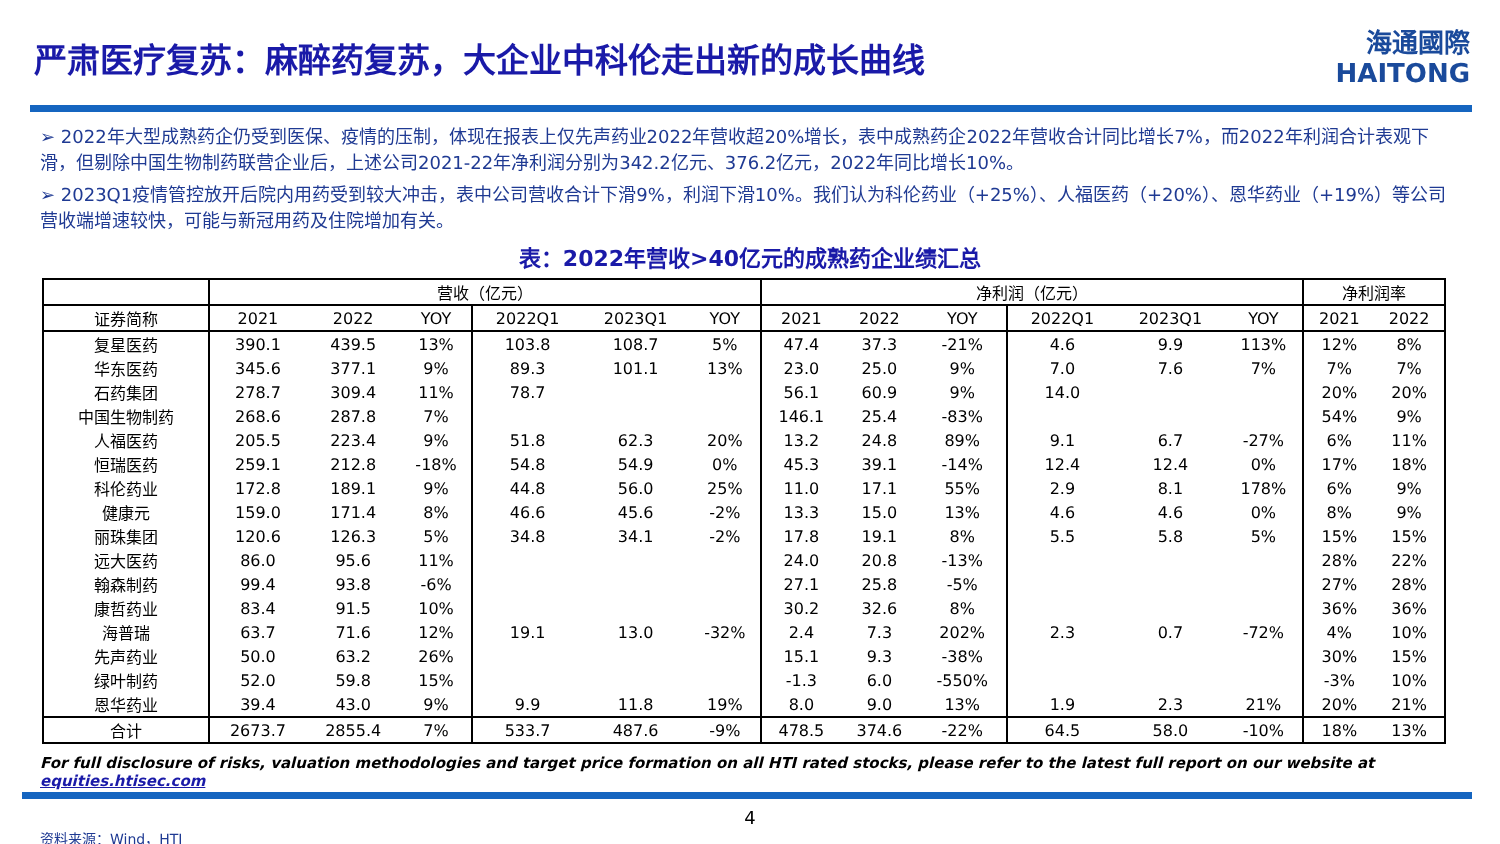严肃医疗复苏：麻醉药复苏，大企业中科伦走出新的成长曲线
海通國際
HAITONG
➢ 2022年大型成熟药企仍受到医保、疫情的压制，体现在报表上仅先声药业2022年营收超20%增长，表中成熟药企2022年营收合计同比增长7%，而2022年利润合计表观下滑，但剔除中国生物制药联营企业后，上述公司2021-22年净利润分别为342.2亿元、376.2亿元，2022年同比增长10%。
➢ 2023Q1疫情管控放开后院内用药受到较大冲击，表中公司营收合计下滑9%，利润下滑10%。我们认为科伦药业（+25%）、人福医药（+20%）、恩华药业（+19%）等公司营收端增速较快，可能与新冠用药及住院增加有关。
表：2022年营收>40亿元的成熟药企业绩汇总
| | 营收（亿元） | | | | | | 净利润（亿元） | | | | | | 净利润率 | |
| --- | --- | --- | --- | --- | --- | --- | --- | --- | --- | --- | --- | --- | --- | --- |
| 证券简称 | 2021 | 2022 | YOY | 2022Q1 | 2023Q1 | YOY | 2021 | 2022 | YOY | 2022Q1 | 2023Q1 | YOY | 2021 | 2022 |
| 复星医药 | 390.1 | 439.5 | 13% | 103.8 | 108.7 | 5% | 47.4 | 37.3 | -21% | 4.6 | 9.9 | 113% | 12% | 8% |
| 华东医药 | 345.6 | 377.1 | 9% | 89.3 | 101.1 | 13% | 23.0 | 25.0 | 9% | 7.0 | 7.6 | 7% | 7% | 7% |
| 石药集团 | 278.7 | 309.4 | 11% | 78.7 | | | 56.1 | 60.9 | 9% | 14.0 | | | 20% | 20% |
| 中国生物制药 | 268.6 | 287.8 | 7% | | | | 146.1 | 25.4 | -83% | | | | 54% | 9% |
| 人福医药 | 205.5 | 223.4 | 9% | 51.8 | 62.3 | 20% | 13.2 | 24.8 | 89% | 9.1 | 6.7 | -27% | 6% | 11% |
| 恒瑞医药 | 259.1 | 212.8 | -18% | 54.8 | 54.9 | 0% | 45.3 | 39.1 | -14% | 12.4 | 12.4 | 0% | 17% | 18% |
| 科伦药业 | 172.8 | 189.1 | 9% | 44.8 | 56.0 | 25% | 11.0 | 17.1 | 55% | 2.9 | 8.1 | 178% | 6% | 9% |
| 健康元 | 159.0 | 171.4 | 8% | 46.6 | 45.6 | -2% | 13.3 | 15.0 | 13% | 4.6 | 4.6 | 0% | 8% | 9% |
| 丽珠集团 | 120.6 | 126.3 | 5% | 34.8 | 34.1 | -2% | 17.8 | 19.1 | 8% | 5.5 | 5.8 | 5% | 15% | 15% |
| 远大医药 | 86.0 | 95.6 | 11% | | | | 24.0 | 20.8 | -13% | | | | 28% | 22% |
| 翰森制药 | 99.4 | 93.8 | -6% | | | | 27.1 | 25.8 | -5% | | | | 27% | 28% |
| 康哲药业 | 83.4 | 91.5 | 10% | | | | 30.2 | 32.6 | 8% | | | | 36% | 36% |
| 海普瑞 | 63.7 | 71.6 | 12% | 19.1 | 13.0 | -32% | 2.4 | 7.3 | 202% | 2.3 | 0.7 | -72% | 4% | 10% |
| 先声药业 | 50.0 | 63.2 | 26% | | | | 15.1 | 9.3 | -38% | | | | 30% | 15% |
| 绿叶制药 | 52.0 | 59.8 | 15% | | | | -1.3 | 6.0 | -550% | | | | -3% | 10% |
| 恩华药业 | 39.4 | 43.0 | 9% | 9.9 | 11.8 | 19% | 8.0 | 9.0 | 13% | 1.9 | 2.3 | 21% | 20% | 21% |
| 合计 | 2673.7 | 2855.4 | 7% | 533.7 | 487.6 | -9% | 478.5 | 374.6 | -22% | 64.5 | 58.0 | -10% | 18% | 13% |
For full disclosure of risks, valuation methodologies and target price formation on all HTI rated stocks, please refer to the latest full report on our website at equities.htisec.com
4
资料来源：Wind，HTI